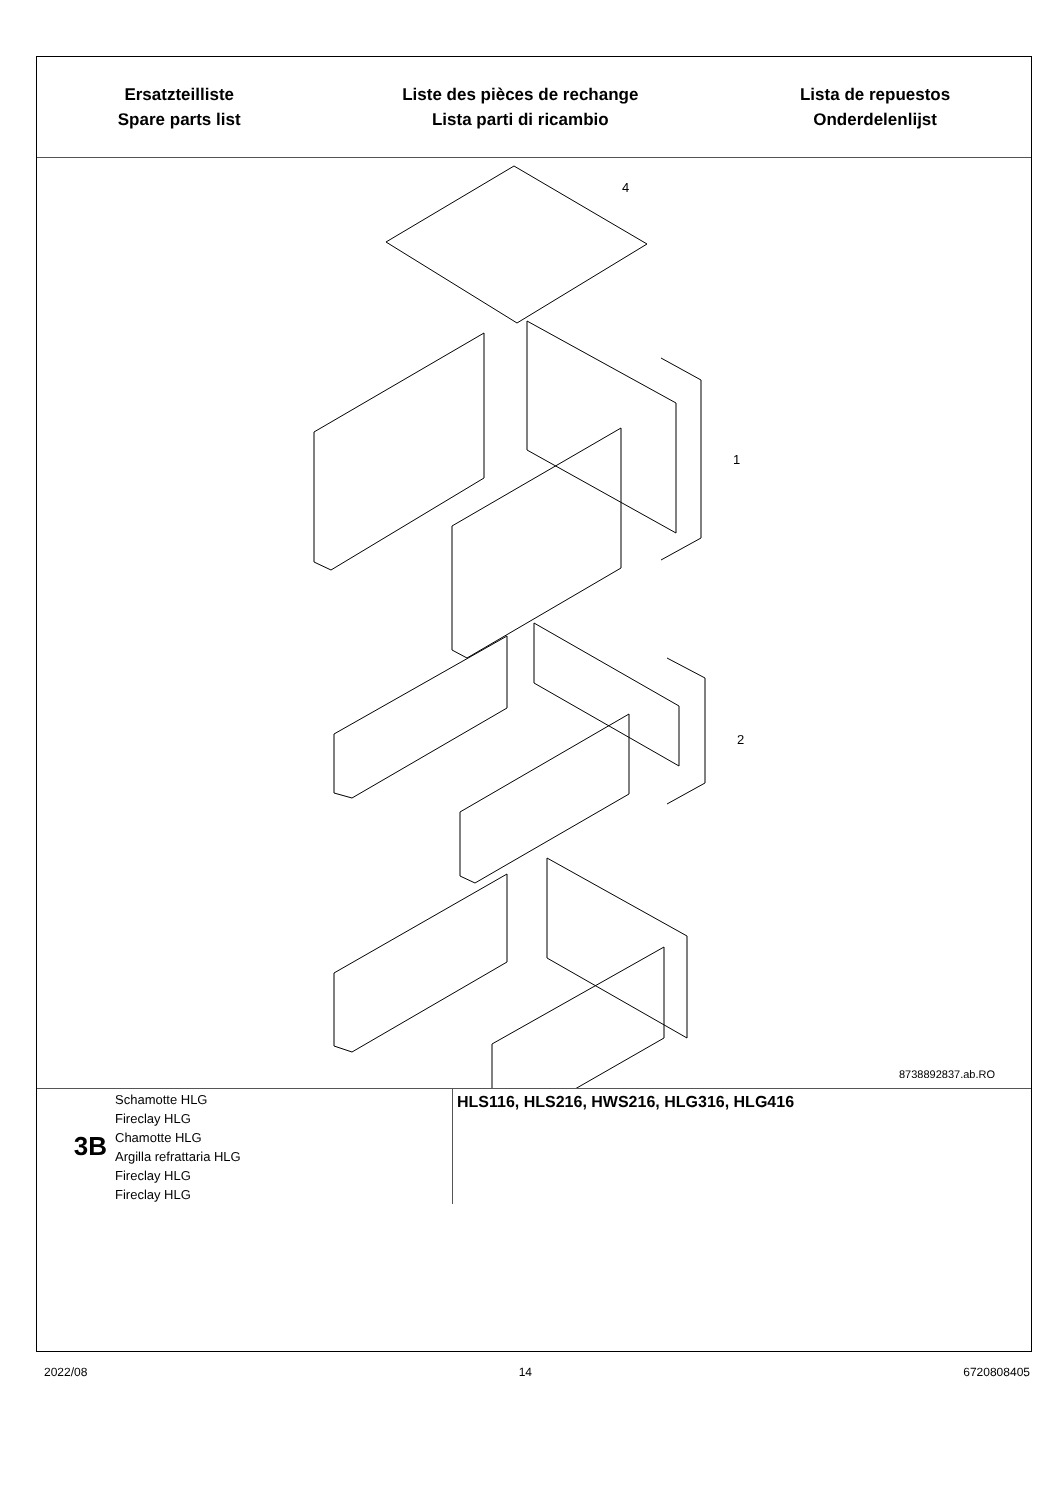Ersatzteilliste
Spare parts list
Liste des pièces de rechange
Lista parti di ricambio
Lista de repuestos
Onderdelenlijst
4
1
2
8738892837.ab.RO
3B
Schamotte HLG
Fireclay HLG
Chamotte HLG
Argilla refrattaria HLG
Fireclay HLG
Fireclay HLG
HLS116, HLS216, HWS216, HLG316, HLG416
2022/08 14 6720808405